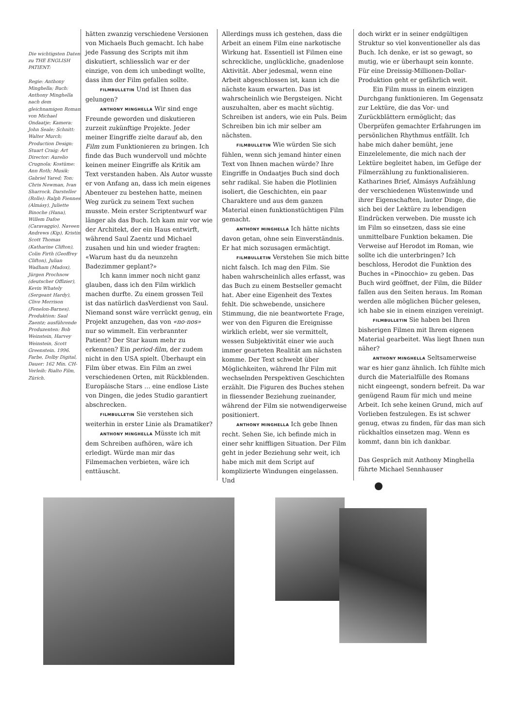Die wichtigsten Daten zu THE ENGLISH PATIENT:
Regie: Anthony Minghella; Buch: Anthony Minghella nach dem gleichnamigen Roman von Michael Ondaatje; Kamera: John Seale; Schnitt: Walter Murch; Production Design: Stuart Craig; Art Director: Aurelio Crugnola; Kostüme: Ann Roth; Musik: Gabriel Yared; Ton: Chris Newman, Ivan Sharrock. Darsteller (Rolle): Ralph Fiennes (Almásy), Juliette Binoche (Hana), Willem Dafoe (Caravaggio), Naveen Andrews (Kip), Kristin Scott Thomas (Katharine Clifton), Colin Firth (Geoffrey Clifton), Julian Wadham (Madox), Jürgen Prochnow (deutscher Offizier), Kevin Whately (Sergeant Hardy), Clive Merrison (Fenelon-Barnes). Produktion: Saul Zaentz; ausführende Produzenten: Bob Weinstein, Harvey Weinstein, Scott Greenstein. 1996. Farbe, Dolby Digital, Dauer: 162 Min. CH-Verleih: Rialto Film, Zürich.
hätten zwanzig verschiedene Versionen von Michaels Buch gemacht. Ich habe jede Fassung des Scripts mit ihm diskutiert, schliesslich war er der einzige, von dem ich unbedingt wollte, dass ihm der Film gefallen sollte.
FILMBULLETIN Und ist Ihnen das gelungen?
ANTHONY MINGHELLA Wir sind enge Freunde geworden und diskutieren zurzeit zukünftige Projekte. Jeder meiner Eingriffe zielte darauf ab, den Film zum Funktionieren zu bringen. Ich finde das Buch wundervoll und möchte keinen meiner Eingriffe als Kritik am Text verstanden haben. Als Autor wusste er von Anfang an, dass ich mein eigenes Abenteuer zu bestehen hatte, meinen Weg zurück zu seinem Text suchen musste. Mein erster Scriptentwurf war länger als das Buch. Ich kam mir vor wie der Architekt, der ein Haus entwirft, während Saul Zaentz und Michael zusahen und hin und wieder fragten: «Warum hast du da neunzehn Badezimmer geplant?»
Ich kann immer noch nicht ganz glauben, dass ich den Film wirklich machen durfte. Zu einem grossen Teil ist das natürlich dasVerdienst von Saul. Niemand sonst wäre verrückt genug, ein Projekt anzugehen, das von «no-nos» nur so wimmelt. Ein verbrannter Patient? Der Star kaum mehr zu erkennen? Ein period-film, der zudem nicht in den USA spielt. Überhaupt ein Film über etwas. Ein Film an zwei verschiedenen Orten, mit Rückblenden. Europäische Stars … eine endlose Liste von Dingen, die jedes Studio garantiert abschrecken.
FILMBULLETIN Sie verstehen sich weiterhin in erster Linie als Dramatiker?
ANTHONY MINGHELLA Müsste ich mit dem Schreiben aufhören, wäre ich erledigt. Würde man mir das Filmemachen verbieten, wäre ich enttäuscht.
Allerdings muss ich gestehen, dass die Arbeit an einem Film eine narkotische Wirkung hat. Essentiell ist Filmen eine schreckliche, unglückliche, gnadenlose Aktivität. Aber jedesmal, wenn eine Arbeit abgeschlossen ist, kann ich die nächste kaum erwarten. Das ist wahrscheinlich wie Bergsteigen. Nicht auszuhalten, aber es macht süchtig. Schreiben ist anders, wie ein Puls. Beim Schreiben bin ich mir selber am nächsten.
FILMBULLETIN Wie würden Sie sich fühlen, wenn sich jemand hinter einen Text von Ihnen machen würde? Ihre Eingriffe in Ondaatjes Buch sind doch sehr radikal. Sie haben die Plotlinien isoliert, die Geschichten, ein paar Charaktere und aus dem ganzen Material einen funktionstüchtigen Film gemacht.
ANTHONY MINGHELLA Ich hätte nichts davon getan, ohne sein Einverständnis. Er hat mich sozusagen ermächtigt.
FILMBULLETIN Verstehen Sie mich bitte nicht falsch. Ich mag den Film. Sie haben wahrscheinlich alles erfasst, was das Buch zu einem Bestseller gemacht hat. Aber eine Eigenheit des Textes fehlt. Die schwebende, unsichere Stimmung, die nie beantwortete Frage, wer von den Figuren die Ereignisse wirklich erlebt, wer sie vermittelt, wessen Subjektivität einer wie auch immer gearteten Realität am nächsten komme. Der Text schwebt über Möglichkeiten, während Ihr Film mit wechselnden Perspektiven Geschichten erzählt. Die Figuren des Buches stehen in fliessender Beziehung zueinander, während der Film sie notwendigerweise positioniert.
ANTHONY MINGHELLA Ich gebe Ihnen recht. Sehen Sie, ich befinde mich in einer sehr kniffligen Situation. Der Film geht in jeder Beziehung sehr weit, ich habe mich mit dem Script auf komplizierte Windungen eingelassen. Und
doch wirkt er in seiner endgültigen Struktur so viel konventioneller als das Buch. Ich denke, er ist so gewagt, so mutig, wie er überhaupt sein konnte. Für eine Dreissig-Millionen-Dollar-Produktion geht er gefährlich weit.
Ein Film muss in einem einzigen Durchgang funktionieren. Im Gegensatz zur Lektüre, die das Vor- und Zurückblättern ermöglicht; das Überprüfen gemachter Erfahrungen im persönlichen Rhythmus entfällt. Ich habe mich daher bemüht, jene Einzelelemente, die mich nach der Lektüre begleitet haben, im Gefüge der Filmerzählung zu funktionalisieren. Katharines Brief, Almásys Aufzählung der verschiedenen Wüstenwinde und ihrer Eigenschaften, lauter Dinge, die sich bei der Lektüre zu lebendigen Eindrücken verweben. Die musste ich im Film so einsetzen, dass sie eine unmittelbare Funktion bekamen. Die Verweise auf Herodot im Roman, wie sollte ich die unterbringen? Ich beschloss, Herodot die Funktion des Buches in «Pinocchio» zu geben. Das Buch wird geöffnet, der Film, die Bilder fallen aus den Seiten heraus. Im Roman werden alle möglichen Bücher gelesen, ich habe sie in einem einzigen vereinigt.
FILMBULLETIN Sie haben bei Ihren bisherigen Filmen mit Ihrem eigenen Material gearbeitet. Was liegt Ihnen nun näher?
ANTHONY MINGHELLA Seltsamerweise war es hier ganz ähnlich. Ich fühlte mich durch die Materialfülle des Romans nicht eingeengt, sondern befreit. Da war genügend Raum für mich und meine Arbeit. Ich sehe keinen Grund, mich auf Vorlieben festzulegen. Es ist schwer genug, etwas zu finden, für das man sich rückhaltlos einsetzen mag. Wenn es kommt, dann bin ich dankbar.
Das Gespräch mit Anthony Minghella führte Michael Sennhauser